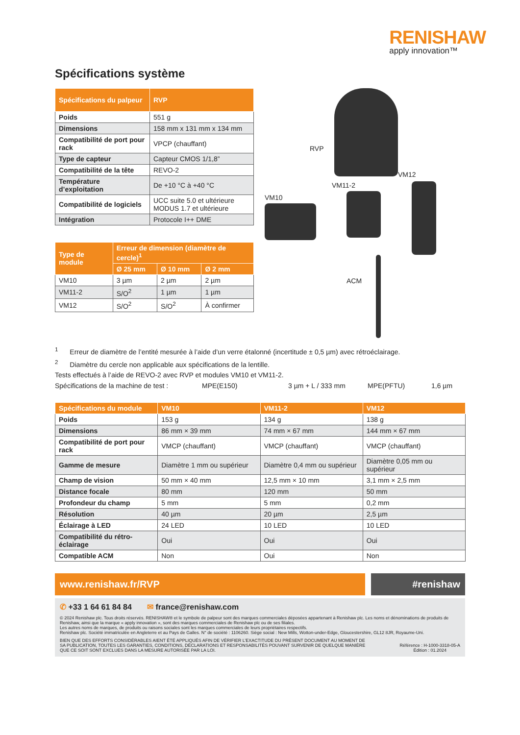RENISHAW
apply innovation™
Spécifications système
| Spécifications du palpeur | RVP |
| --- | --- |
| Poids | 551 g |
| Dimensions | 158 mm x 131 mm x 134 mm |
| Compatibilité de port pour rack | VPCP (chauffant) |
| Type de capteur | Capteur CMOS 1/1,8” |
| Compatibilité de la tête | REVO-2 |
| Température d’exploitation | De +10 °C à +40 °C |
| Compatibilité de logiciels | UCC suite 5.0 et ultérieure MODUS 1.7 et ultérieure |
| Intégration | Protocole I++ DME |
| Type de module | Erreur de dimension (diamètre de cercle)<sup>1</sup> | | |
| --- | --- | --- | --- |
| | Ø 25 mm | Ø 10 mm | Ø 2 mm |
| VM10 | 3 µm | 2 µm | 2 µm |
| VM11-2 | S/O<sup>2</sup> | 1 µm | 1 µm |
| VM12 | S/O<sup>2</sup> | S/O<sup>2</sup> | À confirmer |
RVP
VM12
VM11-2
VM10
ACM
<sup>1</sup> Erreur de diamètre de l’entité mesurée à l’aide d’un verre étalonné (incertitude ± 0,5 µm) avec rétroéclairage.
<sup>2</sup> Diamètre du cercle non applicable aux spécifications de la lentille.
Tests effectués à l’aide de REVO-2 avec RVP et modules VM10 et VM11-2.
Spécifications de la machine de test : MPE(E150) 3 µm + L / 333 mm MPE(PFTU) 1,6 µm
| Spécifications du module | VM10 | VM11-2 | VM12 |
| --- | --- | --- | --- |
| Poids | 153 g | 134 g | 138 g |
| Dimensions | 86 mm × 39 mm | 74 mm × 67 mm | 144 mm × 67 mm |
| Compatibilité de port pour rack | VMCP (chauffant) | VMCP (chauffant) | VMCP (chauffant) |
| Gamme de mesure | Diamètre 1 mm ou supérieur | Diamètre 0,4 mm ou supérieur | Diamètre 0,05 mm ou supérieur |
| Champ de vision | 50 mm × 40 mm | 12,5 mm × 10 mm | 3,1 mm × 2,5 mm |
| Distance focale | 80 mm | 120 mm | 50 mm |
| Profondeur du champ | 5 mm | 5 mm | 0,2 mm |
| Résolution | 40 µm | 20 µm | 2,5 µm |
| Éclairage à LED | 24 LED | 10 LED | 10 LED |
| Compatibilité du rétro-éclairage | Oui | Oui | Oui |
| Compatible ACM | Non | Oui | Non |
www.renishaw.fr/RVP #renishaw
✆ +33 1 64 61 84 84 ✉ france@renishaw.com
© 2024 Renishaw plc. Tous droits réservés. RENISHAW® et le symbole de palpeur sont des marques commerciales déposées appartenant à Renishaw plc. Les noms et dénominations de produits de Renishaw, ainsi que la marque « apply innovation », sont des marques commerciales de Renishaw plc ou de ses filiales.
Les autres noms de marques, de produits ou raisons sociales sont les marques commerciales de leurs propriétaires respectifs.
Renishaw plc. Société immatriculée en Angleterre et au Pays de Galles. N° de société : 1106260. Siège social : New Mills, Wotton-under-Edge, Gloucestershire, GL12 8JR, Royaume-Uni.
BIEN QUE DES EFFORTS CONSIDÉRABLES AIENT ÉTÉ APPLIQUÉS AFIN DE VÉRIFIER L’EXACTITUDE DU PRÉSENT DOCUMENT AU MOMENT DE SA PUBLICATION, TOUTES LES GARANTIES, CONDITIONS, DÉCLARATIONS ET RESPONSABILITÉS POUVANT SURVENIR DE QUELQUE MANIÈRE QUE CE SOIT SONT EXCLUES DANS LA MESURE AUTORISÉE PAR LA LOI.
Référence : H-1000-3318-05-A
Édition : 01.2024